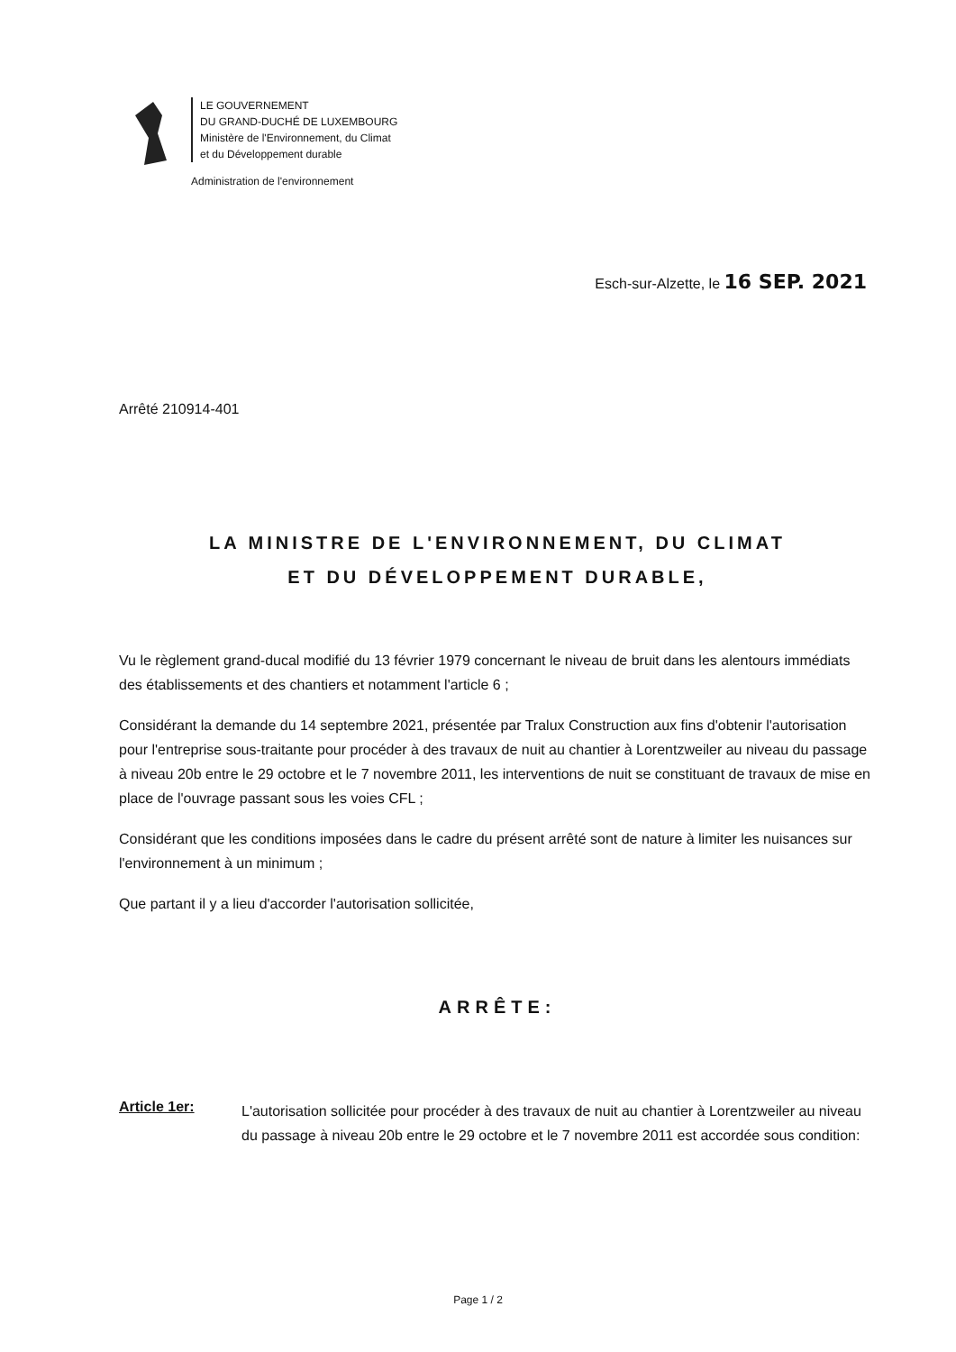LE GOUVERNEMENT
DU GRAND-DUCHÉ DE LUXEMBOURG
Ministère de l'Environnement, du Climat
et du Développement durable
Administration de l'environnement
Esch-sur-Alzette, le 16 SEP. 2021
Arrêté 210914-401
LA MINISTRE DE L'ENVIRONNEMENT, DU CLIMAT
ET DU DÉVELOPPEMENT DURABLE,
Vu le règlement grand-ducal modifié du 13 février 1979 concernant le niveau de bruit dans les alentours immédiats des établissements et des chantiers et notamment l'article 6 ;
Considérant la demande du 14 septembre 2021, présentée par Tralux Construction aux fins d'obtenir l'autorisation pour l'entreprise sous-traitante pour procéder à des travaux de nuit au chantier à Lorentzweiler au niveau du passage à niveau 20b entre le 29 octobre et le 7 novembre 2011, les interventions de nuit se constituant de travaux de mise en place de l'ouvrage passant sous les voies CFL ;
Considérant que les conditions imposées dans le cadre du présent arrêté sont de nature à limiter les nuisances sur l'environnement à un minimum ;
Que partant il y a lieu d'accorder l'autorisation sollicitée,
ARRÊTE:
Article 1er:
L'autorisation sollicitée pour procéder à des travaux de nuit au chantier à Lorentzweiler au niveau du passage à niveau 20b entre le 29 octobre et le 7 novembre 2011 est accordée sous condition:
Page 1 / 2